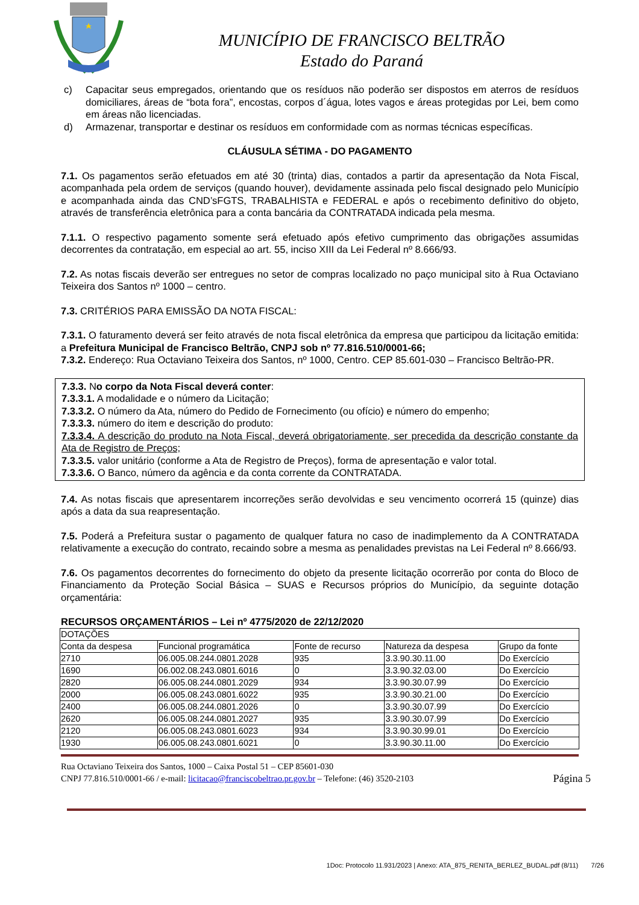MUNICÍPIO DE FRANCISCO BELTRÃO
Estado do Paraná
c) Capacitar seus empregados, orientando que os resíduos não poderão ser dispostos em aterros de resíduos domiciliares, áreas de “bota fora”, encostas, corpos d´água, lotes vagos e áreas protegidas por Lei, bem como em áreas não licenciadas.
d) Armazenar, transportar e destinar os resíduos em conformidade com as normas técnicas específicas.
CLÁUSULA SÉTIMA - DO PAGAMENTO
7.1. Os pagamentos serão efetuados em até 30 (trinta) dias, contados a partir da apresentação da Nota Fiscal, acompanhada pela ordem de serviços (quando houver), devidamente assinada pelo fiscal designado pelo Município e acompanhada ainda das CND’sFGTS, TRABALHISTA e FEDERAL e após o recebimento definitivo do objeto, através de transferência eletrônica para a conta bancária da CONTRATADA indicada pela mesma.
7.1.1. O respectivo pagamento somente será efetuado após efetivo cumprimento das obrigações assumidas decorrentes da contratação, em especial ao art. 55, inciso XIII da Lei Federal nº 8.666/93.
7.2. As notas fiscais deverão ser entregues no setor de compras localizado no paço municipal sito à Rua Octaviano Teixeira dos Santos nº 1000 – centro.
7.3. CRITÉRIOS PARA EMISSÃO DA NOTA FISCAL:
7.3.1. O faturamento deverá ser feito através de nota fiscal eletrônica da empresa que participou da licitação emitida: a Prefeitura Municipal de Francisco Beltrão, CNPJ sob nº 77.816.510/0001-66;
7.3.2. Endereço: Rua Octaviano Teixeira dos Santos, nº 1000, Centro. CEP 85.601-030 – Francisco Beltrão-PR.
7.3.3. No corpo da Nota Fiscal deverá conter:
7.3.3.1. A modalidade e o número da Licitação;
7.3.3.2. O número da Ata, número do Pedido de Fornecimento (ou ofício) e número do empenho;
7.3.3.3. número do item e descrição do produto:
7.3.3.4. A descrição do produto na Nota Fiscal, deverá obrigatoriamente, ser precedida da descrição constante da Ata de Registro de Preços;
7.3.3.5. valor unitário (conforme a Ata de Registro de Preços), forma de apresentação e valor total.
7.3.3.6. O Banco, número da agência e da conta corrente da CONTRATADA.
7.4. As notas fiscais que apresentarem incorreções serão devolvidas e seu vencimento ocorrerá 15 (quinze) dias após a data da sua reapresentação.
7.5. Poderá a Prefeitura sustar o pagamento de qualquer fatura no caso de inadimplemento da A CONTRATADA relativamente a execução do contrato, recaindo sobre a mesma as penalidades previstas na Lei Federal nº 8.666/93.
7.6. Os pagamentos decorrentes do fornecimento do objeto da presente licitação ocorrerão por conta do Bloco de Financiamento da Proteção Social Básica – SUAS e Recursos próprios do Município, da seguinte dotação orçamentária:
RECURSOS ORÇAMENTÁRIOS – Lei nº 4775/2020 de 22/12/2020
| DOTAÇÕES | | | | |
| Conta da despesa | Funcional programática | Fonte de recurso | Natureza da despesa | Grupo da fonte |
| 2710 | 06.005.08.244.0801.2028 | 935 | 3.3.90.30.11.00 | Do Exercício |
| 1690 | 06.002.08.243.0801.6016 | 0 | 3.3.90.32.03.00 | Do Exercício |
| 2820 | 06.005.08.244.0801.2029 | 934 | 3.3.90.30.07.99 | Do Exercício |
| 2000 | 06.005.08.243.0801.6022 | 935 | 3.3.90.30.21.00 | Do Exercício |
| 2400 | 06.005.08.244.0801.2026 | 0 | 3.3.90.30.07.99 | Do Exercício |
| 2620 | 06.005.08.244.0801.2027 | 935 | 3.3.90.30.07.99 | Do Exercício |
| 2120 | 06.005.08.243.0801.6023 | 934 | 3.3.90.30.99.01 | Do Exercício |
| 1930 | 06.005.08.243.0801.6021 | 0 | 3.3.90.30.11.00 | Do Exercício |
Rua Octaviano Teixeira dos Santos, 1000 – Caixa Postal 51 – CEP 85601-030
CNPJ 77.816.510/0001-66 / e-mail: licitacao@franciscobeltrao.pr.gov.br – Telefone: (46) 3520-2103
Página 5
1Doc: Protocolo 11.931/2023 | Anexo: ATA_875_RENITA_BERLEZ_BUDAL.pdf (8/11) 7/26